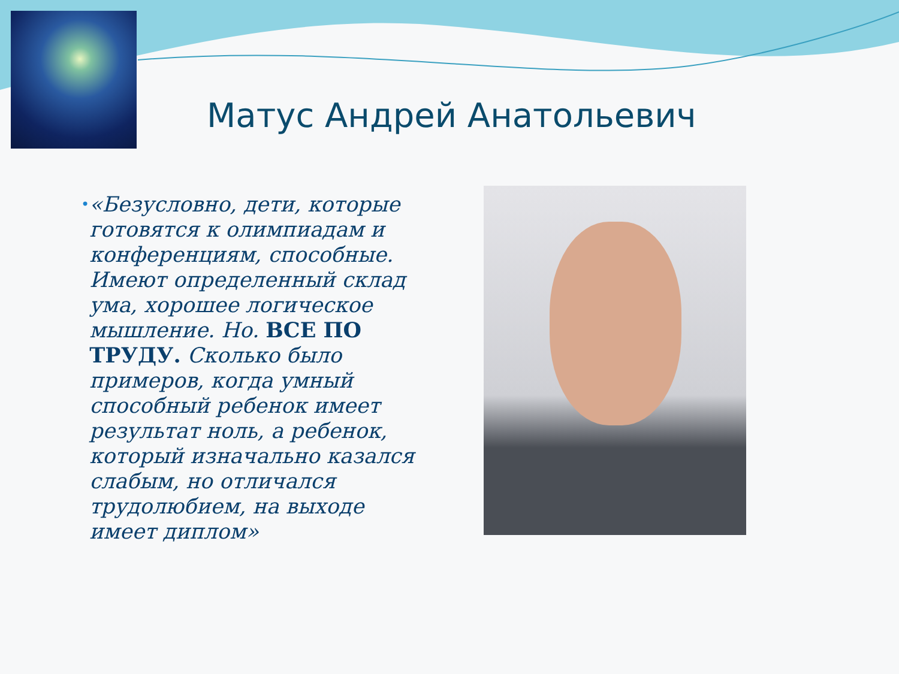Матус Андрей Анатольевич
•
«Безусловно, дети, которые готовятся к олимпиадам и конференциям, способные. Имеют определенный склад ума, хорошее логическое мышление. Но. ВСЕ ПО ТРУДУ. Сколько было примеров, когда умный способный ребенок имеет результат ноль, а ребенок, который изначально казался слабым, но отличался трудолюбием, на выходе имеет диплом»